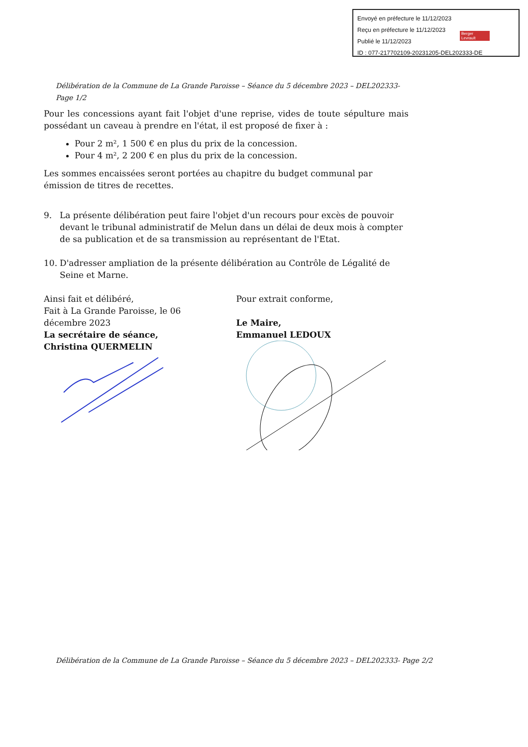Envoyé en préfecture le 11/12/2023
Reçu en préfecture le 11/12/2023
Publié le 11/12/2023
ID : 077-217702109-20231205-DEL202333-DE
Berger Levrault
Délibération de la Commune de La Grande Paroisse – Séance du 5 décembre 2023 – DEL202333- Page 1/2
Pour les concessions ayant fait l'objet d'une reprise, vides de toute sépulture mais possédant un caveau à prendre en l'état, il est proposé de fixer à :
Pour 2 m², 1 500 € en plus du prix de la concession.
Pour 4 m², 2 200 € en plus du prix de la concession.
Les sommes encaissées seront portées au chapitre du budget communal par émission de titres de recettes.
9. La présente délibération peut faire l'objet d'un recours pour excès de pouvoir devant le tribunal administratif de Melun dans un délai de deux mois à compter de sa publication et de sa transmission au représentant de l'Etat.
10. D'adresser ampliation de la présente délibération au Contrôle de Légalité de Seine et Marne.
Ainsi fait et délibéré,
Fait à La Grande Paroisse, le 06 décembre 2023
La secrétaire de séance,
Christina QUERMELIN
Pour extrait conforme,
Le Maire,
Emmanuel LEDOUX
Délibération de la Commune de La Grande Paroisse – Séance du 5 décembre 2023 – DEL202333- Page 2/2